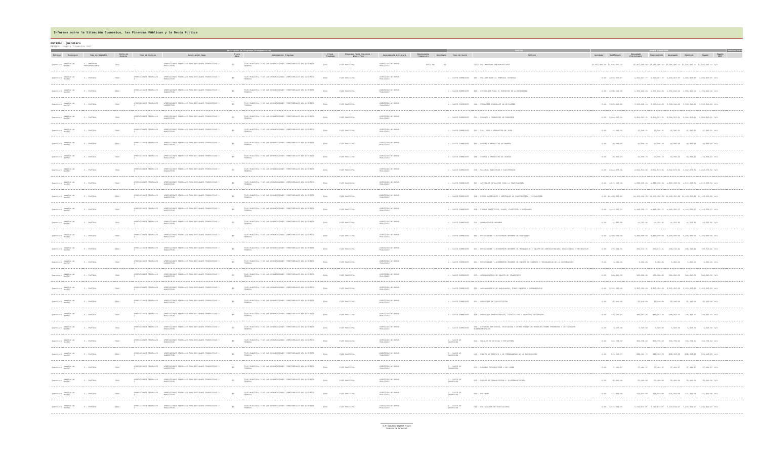Informes sobre la Situación Económica, las Finanzas Públicas y la Deuda Pública
ENTIDAD: Querétaro
PERIODO: Cuarto Trimestre 2017
| Descripción de Programas Presupuestarios | | | | | | | | | | | | | PARTIDA | | AVANCE FINANCIERO | | | | | | | | OBSERVACIONES |
| --- | --- | --- | --- | --- | --- | --- | --- | --- | --- | --- | --- | --- | --- | --- | --- | --- | --- | --- | --- | --- | --- | --- | --- |
| Entidad | Municipio | Tipo de Registro | Ciclo de Recurso | Tipo de Recurso | Descripción Ramo | Clave Ramo | Descripción Programa | Clave Programa | Programa Fondo Convenio - Específico | Dependencia Ejecutora | Rendimiento Financiero | Reintegro | Tipo de Gasto | Partida | Aprobado | Modificado | Recaudado (Ministrado) | Comprometido | Devengado | Ejercido | Pagado | Pagado SHCP | |
| Querétaro | Amealco de Bonfil | 1.- PROGRAMA PRESUPUESTARIO | 2016 | - | APORTACIONES FEDERALES PARA ENTIDADES FEDERATIVAS Y MUNICIPIOS | 33 | FAIS MUNICIPAL Y DE LAS DEMARCACIONES TERRITORIALES DEL DISTRITO FEDERAL | I004 | FAIS MUNICIPAL | DIRECCION DE OBRAS PUBLICAS2 | $533,796 | $0 | | TOTAL DEL PROGRAMA PRESUPUESTARIO | 97,052,889.00 | 97,586,685.44 | 97,052,889.00 | 97,586,685.44 | 97,586,685.44 | 97,586,685.44 | 97,586,685.44 | N/A | |
| Querétaro | Amealco de Bonfil | 2.- PARTIDA | 2016 | APORTACIONES FEDERALES - 2 | APORTACIONES FEDERALES PARA ENTIDADES FEDERATIVAS Y MUNICIPIOS | 33 | FAIS MUNICIPAL Y DE LAS DEMARCACIONES TERRITORIALES DEL DISTRITO FEDERAL | I004 | FAIS MUNICIPAL | DIRECCION DE OBRAS PUBLICAS2 | | | 1 - GASTO CORRIENTE | 122 - SUELDOS BASE AL PERSONAL EVENTUAL | 0.00 | 1,604,957.27 | 1,604,957.27 | 1,604,957.27 | 1,604,957.27 | 1,604,957.27 | 1,604,957.27 | N/A | |
| Querétaro | Amealco de Bonfil | 2.- PARTIDA | 2016 | APORTACIONES FEDERALES - 2 | APORTACIONES FEDERALES PARA ENTIDADES FEDERATIVAS Y MUNICIPIOS | 33 | FAIS MUNICIPAL Y DE LAS DEMARCACIONES TERRITORIALES DEL DISTRITO FEDERAL | I004 | FAIS MUNICIPAL | DIRECCION DE OBRAS PUBLICAS2 | | | 1 - GASTO CORRIENTE | 223 - UTENSILIOS PARA EL SERVICIO DE ALIMENTACIÓN | 0.00 | 1,250,000.00 | 1,250,000.00 | 1,250,000.00 | 1,250,000.00 | 1,250,000.00 | 1,250,000.00 | N/A | |
| Querétaro | Amealco de Bonfil | 2.- PARTIDA | 2016 | APORTACIONES FEDERALES - 2 | APORTACIONES FEDERALES PARA ENTIDADES FEDERATIVAS Y MUNICIPIOS | 33 | FAIS MUNICIPAL Y DE LAS DEMARCACIONES TERRITORIALES DEL DISTRITO FEDERAL | I004 | FAIS MUNICIPAL | DIRECCION DE OBRAS PUBLICAS2 | | | 1 - GASTO CORRIENTE | 241 - PRODUCTOS MINERALES NO METÁLICOS | 0.00 | 2,589,316.62 | 2,055,520.18 | 2,589,316.62 | 2,589,316.62 | 2,589,316.62 | 2,589,316.62 | N/A | |
| Querétaro | Amealco de Bonfil | 2.- PARTIDA | 2016 | APORTACIONES FEDERALES - 2 | APORTACIONES FEDERALES PARA ENTIDADES FEDERATIVAS Y MUNICIPIOS | 33 | FAIS MUNICIPAL Y DE LAS DEMARCACIONES TERRITORIALES DEL DISTRITO FEDERAL | I004 | FAIS MUNICIPAL | DIRECCION DE OBRAS PUBLICAS2 | | | 1 - GASTO CORRIENTE | 242 - CEMENTO Y PRODUCTOS DE CONCRETO | 0.00 | 5,864,947.21 | 5,864,947.21 | 5,864,947.21 | 5,864,947.21 | 5,864,947.21 | 5,864,947.21 | N/A | |
| Querétaro | Amealco de Bonfil | 2.- PARTIDA | 2016 | APORTACIONES FEDERALES - 2 | APORTACIONES FEDERALES PARA ENTIDADES FEDERATIVAS Y MUNICIPIOS | 33 | FAIS MUNICIPAL Y DE LAS DEMARCACIONES TERRITORIALES DEL DISTRITO FEDERAL | I004 | FAIS MUNICIPAL | DIRECCION DE OBRAS PUBLICAS2 | | | 1 - GASTO CORRIENTE | 243 - CAL, YESO Y PRODUCTOS DE YESO | 0.00 | 47,506.21 | 47,506.21 | 47,506.21 | 47,506.21 | 47,506.21 | 47,506.21 | N/A | |
| Querétaro | Amealco de Bonfil | 2.- PARTIDA | 2016 | APORTACIONES FEDERALES - 2 | APORTACIONES FEDERALES PARA ENTIDADES FEDERATIVAS Y MUNICIPIOS | 33 | FAIS MUNICIPAL Y DE LAS DEMARCACIONES TERRITORIALES DEL DISTRITO FEDERAL | I004 | FAIS MUNICIPAL | DIRECCION DE OBRAS PUBLICAS2 | | | 1 - GASTO CORRIENTE | 244 - MADERA Y PRODUCTOS DE MADERA | 0.00 | 40,806.48 | 40,806.48 | 40,806.48 | 40,806.48 | 40,806.48 | 40,806.48 | N/A | |
| Querétaro | Amealco de Bonfil | 2.- PARTIDA | 2016 | APORTACIONES FEDERALES - 2 | APORTACIONES FEDERALES PARA ENTIDADES FEDERATIVAS Y MUNICIPIOS | 33 | FAIS MUNICIPAL Y DE LAS DEMARCACIONES TERRITORIALES DEL DISTRITO FEDERAL | I004 | FAIS MUNICIPAL | DIRECCION DE OBRAS PUBLICAS2 | | | 1 - GASTO CORRIENTE | 245 - VIDRIO Y PRODUCTOS DE VIDRIO | 0.00 | 10,900.73 | 10,900.73 | 10,900.73 | 10,900.73 | 10,900.73 | 10,900.73 | N/A | |
| Querétaro | Amealco de Bonfil | 2.- PARTIDA | 2016 | APORTACIONES FEDERALES - 2 | APORTACIONES FEDERALES PARA ENTIDADES FEDERATIVAS Y MUNICIPIOS | 33 | FAIS MUNICIPAL Y DE LAS DEMARCACIONES TERRITORIALES DEL DISTRITO FEDERAL | I004 | FAIS MUNICIPAL | DIRECCION DE OBRAS PUBLICAS2 | | | 1 - GASTO CORRIENTE | 246 - MATERIAL ELÉCTRICO Y ELECTRÓNICO | 0.00 | 2,842,873.56 | 2,842,873.56 | 2,842,873.56 | 2,842,873.56 | 2,842,873.56 | 2,842,873.56 | N/A | |
| Querétaro | Amealco de Bonfil | 2.- PARTIDA | 2016 | APORTACIONES FEDERALES - 2 | APORTACIONES FEDERALES PARA ENTIDADES FEDERATIVAS Y MUNICIPIOS | 33 | FAIS MUNICIPAL Y DE LAS DEMARCACIONES TERRITORIALES DEL DISTRITO FEDERAL | I004 | FAIS MUNICIPAL | DIRECCION DE OBRAS PUBLICAS2 | | | 1 - GASTO CORRIENTE | 247 - ARTÍCULOS METÁLICOS PARA LA CONSTRUCCIÓN | 0.00 | 1,572,239.58 | 1,572,239.58 | 1,572,239.58 | 1,572,239.58 | 1,572,239.58 | 1,572,239.58 | N/A | |
| Querétaro | Amealco de Bonfil | 2.- PARTIDA | 2016 | APORTACIONES FEDERALES - 2 | APORTACIONES FEDERALES PARA ENTIDADES FEDERATIVAS Y MUNICIPIOS | 33 | FAIS MUNICIPAL Y DE LAS DEMARCACIONES TERRITORIALES DEL DISTRITO FEDERAL | I004 | FAIS MUNICIPAL | DIRECCION DE OBRAS PUBLICAS2 | | | 1 - GASTO CORRIENTE | 249 - OTROS MATERIALES Y ARTÍCULOS DE CONSTRUCCIÓN Y REPARACIÓN | 0.00 | 24,159,266.89 | 24,159,266.89 | 24,159,266.89 | 24,159,266.89 | 24,159,266.89 | 24,159,266.89 | N/A | |
| Querétaro | Amealco de Bonfil | 2.- PARTIDA | 2016 | APORTACIONES FEDERALES - 2 | APORTACIONES FEDERALES PARA ENTIDADES FEDERATIVAS Y MUNICIPIOS | 33 | FAIS MUNICIPAL Y DE LAS DEMARCACIONES TERRITORIALES DEL DISTRITO FEDERAL | I004 | FAIS MUNICIPAL | DIRECCION DE OBRAS PUBLICAS2 | | | 1 - GASTO CORRIENTE | 256 - FIBRAS SINTÉTICAS, HULES, PLÁSTICOS Y DERIVADOS | 0.00 | 1,418,255.77 | 1,418,255.77 | 1,418,255.77 | 1,418,255.77 | 1,418,255.77 | 1,418,255.77 | N/A | |
| Querétaro | Amealco de Bonfil | 2.- PARTIDA | 2016 | APORTACIONES FEDERALES - 2 | APORTACIONES FEDERALES PARA ENTIDADES FEDERATIVAS Y MUNICIPIOS | 33 | FAIS MUNICIPAL Y DE LAS DEMARCACIONES TERRITORIALES DEL DISTRITO FEDERAL | I004 | FAIS MUNICIPAL | DIRECCION DE OBRAS PUBLICAS2 | | | 1 - GASTO CORRIENTE | 291 - HERRAMIENTAS MENORES | 0.00 | 14,232.86 | 14,232.86 | 14,232.86 | 14,232.86 | 14,232.86 | 14,232.86 | N/A | |
| Querétaro | Amealco de Bonfil | 2.- PARTIDA | 2016 | APORTACIONES FEDERALES - 2 | APORTACIONES FEDERALES PARA ENTIDADES FEDERATIVAS Y MUNICIPIOS | 33 | FAIS MUNICIPAL Y DE LAS DEMARCACIONES TERRITORIALES DEL DISTRITO FEDERAL | I004 | FAIS MUNICIPAL | DIRECCION DE OBRAS PUBLICAS2 | | | 1 - GASTO CORRIENTE | 292 - REFACCIONES Y ACCESORIOS MENORES DE EDIFICIOS | 0.00 | 4,300,000.00 | 4,300,000.00 | 4,300,000.00 | 4,300,000.00 | 4,300,000.00 | 4,300,000.00 | N/A | |
| Querétaro | Amealco de Bonfil | 2.- PARTIDA | 2016 | APORTACIONES FEDERALES - 2 | APORTACIONES FEDERALES PARA ENTIDADES FEDERATIVAS Y MUNICIPIOS | 33 | FAIS MUNICIPAL Y DE LAS DEMARCACIONES TERRITORIALES DEL DISTRITO FEDERAL | I004 | FAIS MUNICIPAL | DIRECCION DE OBRAS PUBLICAS2 | | | 1 - GASTO CORRIENTE | 293 - REFACCIONES Y ACCESORIOS MENORES DE MOBILIARIO Y EQUIPO DE ADMINISTRACIÓN, EDUCACIONAL Y RECREATIVO | 0.00 | 299,212.31 | 299,212.31 | 299,212.31 | 299,212.31 | 299,212.31 | 299,212.31 | N/A | |
| Querétaro | Amealco de Bonfil | 2.- PARTIDA | 2016 | APORTACIONES FEDERALES - 2 | APORTACIONES FEDERALES PARA ENTIDADES FEDERATIVAS Y MUNICIPIOS | 33 | FAIS MUNICIPAL Y DE LAS DEMARCACIONES TERRITORIALES DEL DISTRITO FEDERAL | I004 | FAIS MUNICIPAL | DIRECCION DE OBRAS PUBLICAS2 | | | 1 - GASTO CORRIENTE | 294 - REFACCIONES Y ACCESORIOS MENORES DE EQUIPO DE CÓMPUTO Y TECNOLOGÍAS DE LA INFORMACIÓN | 0.00 | 6,090.00 | 6,090.00 | 6,090.00 | 6,090.00 | 6,090.00 | 6,090.00 | N/A | |
| Querétaro | Amealco de Bonfil | 2.- PARTIDA | 2016 | APORTACIONES FEDERALES - 2 | APORTACIONES FEDERALES PARA ENTIDADES FEDERATIVAS Y MUNICIPIOS | 33 | FAIS MUNICIPAL Y DE LAS DEMARCACIONES TERRITORIALES DEL DISTRITO FEDERAL | I004 | FAIS MUNICIPAL | DIRECCION DE OBRAS PUBLICAS2 | | | 1 - GASTO CORRIENTE | 325 - ARRENDAMIENTO DE EQUIPO DE TRANSPORTE | 0.00 | 586,906.88 | 586,906.88 | 586,906.88 | 586,906.88 | 586,906.88 | 586,906.88 | N/A | |
| Querétaro | Amealco de Bonfil | 2.- PARTIDA | 2016 | APORTACIONES FEDERALES - 2 | APORTACIONES FEDERALES PARA ENTIDADES FEDERATIVAS Y MUNICIPIOS | 33 | FAIS MUNICIPAL Y DE LAS DEMARCACIONES TERRITORIALES DEL DISTRITO FEDERAL | I004 | FAIS MUNICIPAL | DIRECCION DE OBRAS PUBLICAS2 | | | 1 - GASTO CORRIENTE | 326 - ARRENDAMIENTO DE MAQUINARIA, OTROS EQUIPOS Y HERRAMIENTAS | 0.00 | 3,352,283.69 | 3,352,283.69 | 3,352,283.69 | 3,352,283.69 | 3,352,283.69 | 3,352,283.69 | N/A | |
| Querétaro | Amealco de Bonfil | 2.- PARTIDA | 2016 | APORTACIONES FEDERALES - 2 | APORTACIONES FEDERALES PARA ENTIDADES FEDERATIVAS Y MUNICIPIOS | 33 | FAIS MUNICIPAL Y DE LAS DEMARCACIONES TERRITORIALES DEL DISTRITO FEDERAL | I004 | FAIS MUNICIPAL | DIRECCION DE OBRAS PUBLICAS2 | | | 1 - GASTO CORRIENTE | 334 - SERVICIOS DE CAPACITACIÓN | 0.00 | 97,440.00 | 97,440.00 | 97,440.00 | 97,440.00 | 97,440.00 | 97,440.00 | N/A | |
| Querétaro | Amealco de Bonfil | 2.- PARTIDA | 2016 | APORTACIONES FEDERALES - 2 | APORTACIONES FEDERALES PARA ENTIDADES FEDERATIVAS Y MUNICIPIOS | 33 | FAIS MUNICIPAL Y DE LAS DEMARCACIONES TERRITORIALES DEL DISTRITO FEDERAL | I004 | FAIS MUNICIPAL | DIRECCION DE OBRAS PUBLICAS2 | | | 1 - GASTO CORRIENTE | 339 - SERVICIOS PROFESIONALES, CIENTÍFICOS Y TÉCNICOS INTEGRALES | 0.00 | 188,507.44 | 188,507.44 | 188,507.44 | 188,507.44 | 188,507.44 | 188,507.44 | N/A | |
| Querétaro | Amealco de Bonfil | 2.- PARTIDA | 2016 | APORTACIONES FEDERALES - 2 | APORTACIONES FEDERALES PARA ENTIDADES FEDERATIVAS Y MUNICIPIOS | 33 | FAIS MUNICIPAL Y DE LAS DEMARCACIONES TERRITORIALES DEL DISTRITO FEDERAL | I004 | FAIS MUNICIPAL | DIRECCION DE OBRAS PUBLICAS2 | | | 1 - GASTO CORRIENTE | 361 - DIFUSIÓN POR RADIO, TELEVISIÓN Y OTROS MEDIOS DE MENSAJES SOBRE PROGRAMAS Y ACTIVIDADES GUBERNAMENTALES | 0.00 | 5,568.00 | 5,568.00 | 5,568.00 | 5,568.00 | 5,568.00 | 5,568.00 | N/A | |
| Querétaro | Amealco de Bonfil | 2.- PARTIDA | 2016 | APORTACIONES FEDERALES - 2 | APORTACIONES FEDERALES PARA ENTIDADES FEDERATIVAS Y MUNICIPIOS | 33 | FAIS MUNICIPAL Y DE LAS DEMARCACIONES TERRITORIALES DEL DISTRITO FEDERAL | I004 | FAIS MUNICIPAL | DIRECCION DE OBRAS PUBLICAS2 | | | 2 - GASTO DE INVERSIÓN | 511 - MUEBLES DE OFICINA Y ESTANTERÍA | 0.00 | 306,729.52 | 306,729.52 | 306,729.52 | 306,729.52 | 306,729.52 | 306,729.52 | N/A | |
| Querétaro | Amealco de Bonfil | 2.- PARTIDA | 2016 | APORTACIONES FEDERALES - 2 | APORTACIONES FEDERALES PARA ENTIDADES FEDERATIVAS Y MUNICIPIOS | 33 | FAIS MUNICIPAL Y DE LAS DEMARCACIONES TERRITORIALES DEL DISTRITO FEDERAL | I004 | FAIS MUNICIPAL | DIRECCION DE OBRAS PUBLICAS2 | | | 2 - GASTO DE INVERSIÓN | 515 - EQUIPO DE CÓMPUTO Y DE TECNOLOGÍAS DE LA INFORMACIÓN | 0.00 | 939,502.72 | 939,502.72 | 939,502.72 | 939,502.72 | 939,502.72 | 939,502.72 | N/A | |
| Querétaro | Amealco de Bonfil | 2.- PARTIDA | 2016 | APORTACIONES FEDERALES - 2 | APORTACIONES FEDERALES PARA ENTIDADES FEDERATIVAS Y MUNICIPIOS | 33 | FAIS MUNICIPAL Y DE LAS DEMARCACIONES TERRITORIALES DEL DISTRITO FEDERAL | I004 | FAIS MUNICIPAL | DIRECCION DE OBRAS PUBLICAS2 | | | 2 - GASTO DE INVERSIÓN | 523 - CÁMARAS FOTOGRÁFICAS Y DE VIDEO | 0.00 | 27,484.87 | 27,484.87 | 27,484.87 | 27,484.87 | 27,484.87 | 27,484.87 | N/A | |
| Querétaro | Amealco de Bonfil | 2.- PARTIDA | 2016 | APORTACIONES FEDERALES - 2 | APORTACIONES FEDERALES PARA ENTIDADES FEDERATIVAS Y MUNICIPIOS | 33 | FAIS MUNICIPAL Y DE LAS DEMARCACIONES TERRITORIALES DEL DISTRITO FEDERAL | I004 | FAIS MUNICIPAL | DIRECCION DE OBRAS PUBLICAS2 | | | 2 - GASTO DE INVERSIÓN | 565 - EQUIPO DE COMUNICACIÓN Y TELECOMUNICACIÓN | 0.00 | 32,460.00 | 32,460.00 | 32,460.00 | 32,460.00 | 32,460.00 | 32,460.00 | N/A | |
| Querétaro | Amealco de Bonfil | 2.- PARTIDA | 2016 | APORTACIONES FEDERALES - 2 | APORTACIONES FEDERALES PARA ENTIDADES FEDERATIVAS Y MUNICIPIOS | 33 | FAIS MUNICIPAL Y DE LAS DEMARCACIONES TERRITORIALES DEL DISTRITO FEDERAL | I004 | FAIS MUNICIPAL | DIRECCION DE OBRAS PUBLICAS2 | | | 2 - GASTO DE INVERSIÓN | 591 - SOFTWARE | 0.00 | 171,941.00 | 171,941.00 | 171,941.00 | 171,941.00 | 171,941.00 | 171,941.00 | N/A | |
| Querétaro | Amealco de Bonfil | 2.- PARTIDA | 2016 | APORTACIONES FEDERALES - 2 | APORTACIONES FEDERALES PARA ENTIDADES FEDERATIVAS Y MUNICIPIOS | 33 | FAIS MUNICIPAL Y DE LAS DEMARCACIONES TERRITORIALES DEL DISTRITO FEDERAL | I004 | FAIS MUNICIPAL | DIRECCION DE OBRAS PUBLICAS2 | | | 2 - GASTO DE INVERSIÓN | 612 - EDIFICACIÓN NO HABITACIONAL | 0.00 | 7,633,814.07 | 7,633,814.07 | 7,633,814.07 | 7,633,814.07 | 7,633,814.07 | 7,633,814.07 | N/A | |
C.P. Salvador Ugalde Rojas
Director de Finanzas